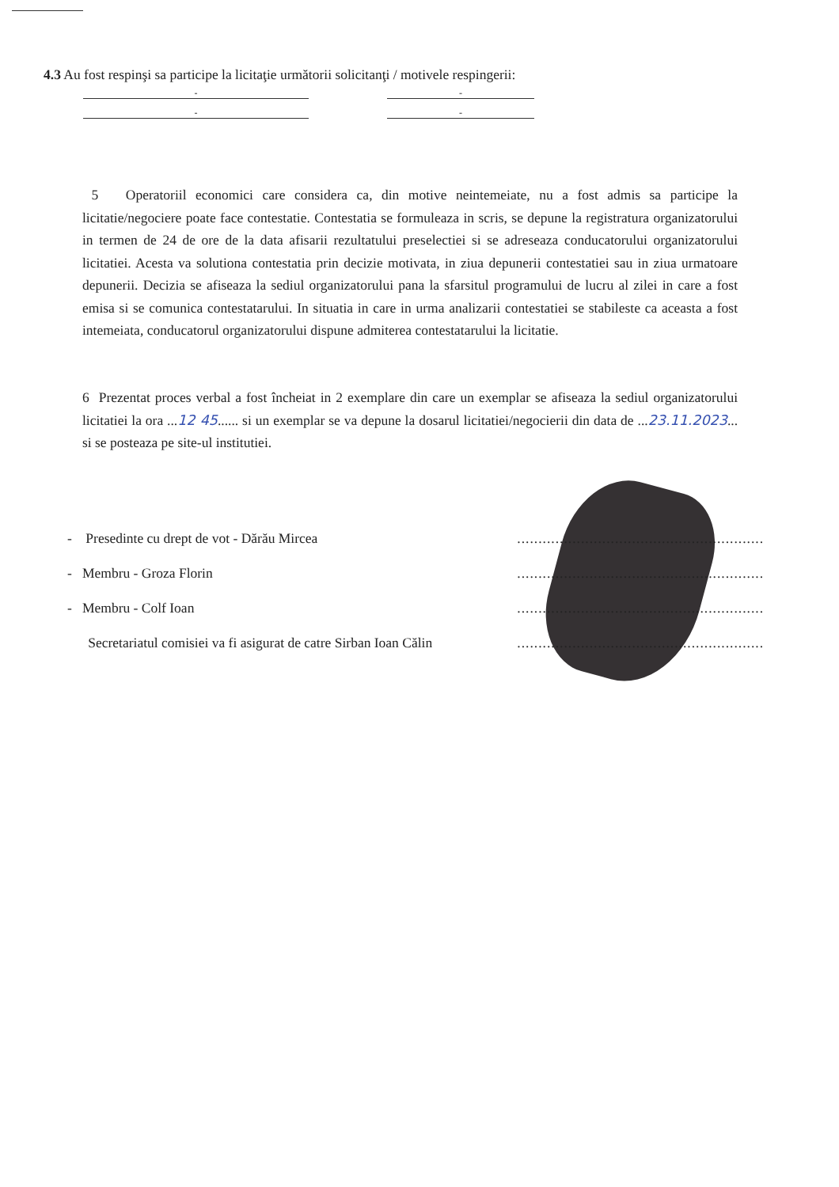4.3 Au fost respinşi sa participe la licitaţie următorii solicitanţi / motivele respingerii:
- -
- -
5 Operatoriil economici care considera ca, din motive neintemeiate, nu a fost admis sa participe la licitatie/negociere poate face contestatie. Contestatia se formuleaza in scris, se depune la registratura organizatorului in termen de 24 de ore de la data afisarii rezultatului preselectiei si se adreseaza conducatorului organizatorului licitatiei. Acesta va solutiona contestatia prin decizie motivata, in ziua depunerii contestatiei sau in ziua urmatoare depunerii. Decizia se afiseaza la sediul organizatorului pana la sfarsitul programului de lucru al zilei in care a fost emisa si se comunica contestatarului. In situatia in care in urma analizarii contestatiei se stabileste ca aceasta a fost intemeiata, conducatorul organizatorului dispune admiterea contestatarului la licitatie.
6 Prezentat proces verbal a fost încheiat in 2 exemplare din care un exemplar se afiseaza la sediul organizatorului licitatiei la ora ...12 45...... si un exemplar se va depune la dosarul licitatiei/negocierii din data de ...23.11.2023... si se posteaza pe site-ul institutiei.
- Presedinte cu drept de vot - Dărău Mircea..........................................................
- Membru - Groza Florin..........................................................
- Membru - Colf Ioan..........................................................
Secretariatul comisiei va fi asigurat de catre Sirban Ioan Călin..........................................................